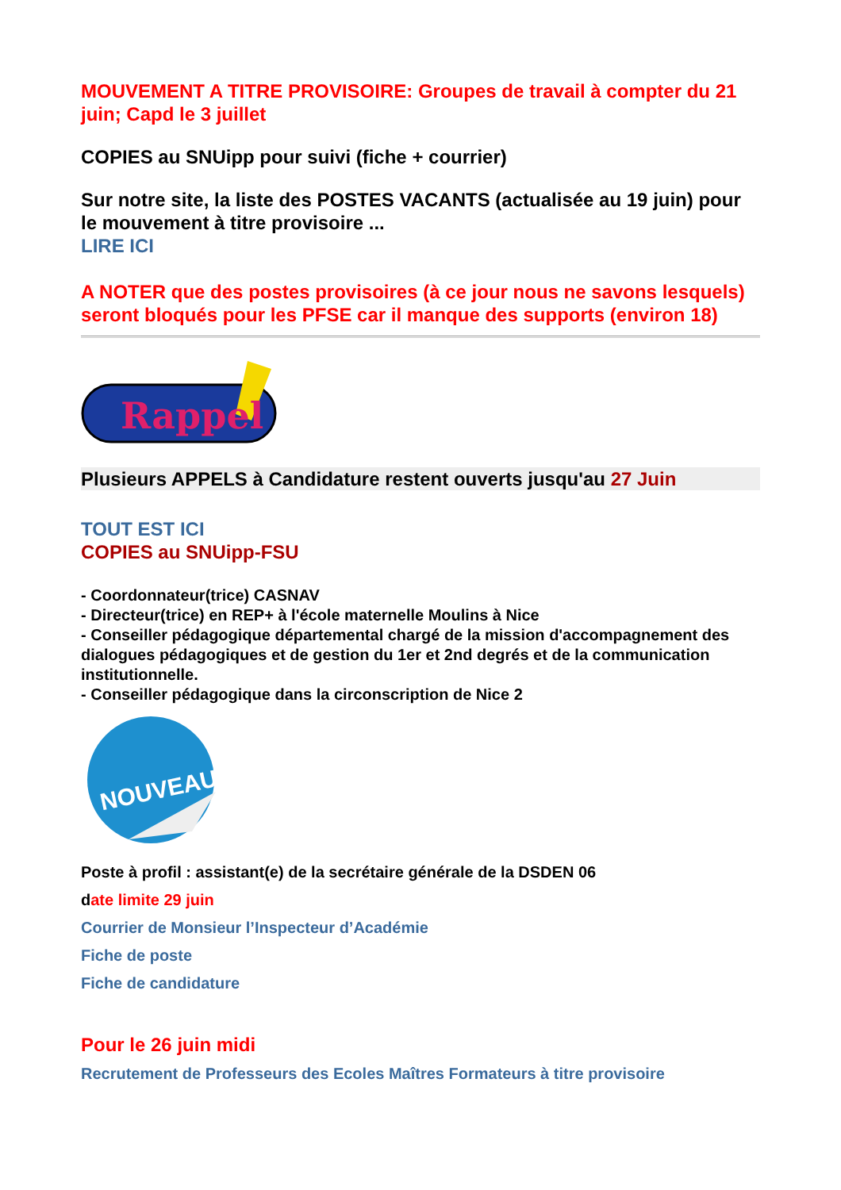MOUVEMENT A TITRE PROVISOIRE: Groupes de travail à compter du 21 juin; Capd le 3 juillet
COPIES au SNUipp pour suivi (fiche + courrier)
Sur notre site, la liste des POSTES VACANTS (actualisée au 19 juin) pour le mouvement à titre provisoire ...
LIRE ICI
A NOTER que des postes provisoires (à ce jour nous ne savons lesquels) seront bloqués pour les PFSE car il manque des supports (environ 18)
Rappel
Plusieurs APPELS à Candidature restent ouverts jusqu'au 27 Juin
TOUT EST ICI
COPIES au SNUipp-FSU
- Coordonnateur(trice) CASNAV
- Directeur(trice) en REP+ à l'école maternelle Moulins à Nice
- Conseiller pédagogique départemental chargé de la mission d'accompagnement des dialogues pédagogiques et de gestion du 1er et 2nd degrés et de la communication institutionnelle.
- Conseiller pédagogique dans la circonscription de Nice 2
NOUVEAU!
Poste à profil : assistant(e) de la secrétaire générale de la DSDEN 06
date limite 29 juin
Courrier de Monsieur l’Inspecteur d’Académie
Fiche de poste
Fiche de candidature
Pour le 26 juin midi
Recrutement de Professeurs des Ecoles Maîtres Formateurs à titre provisoire